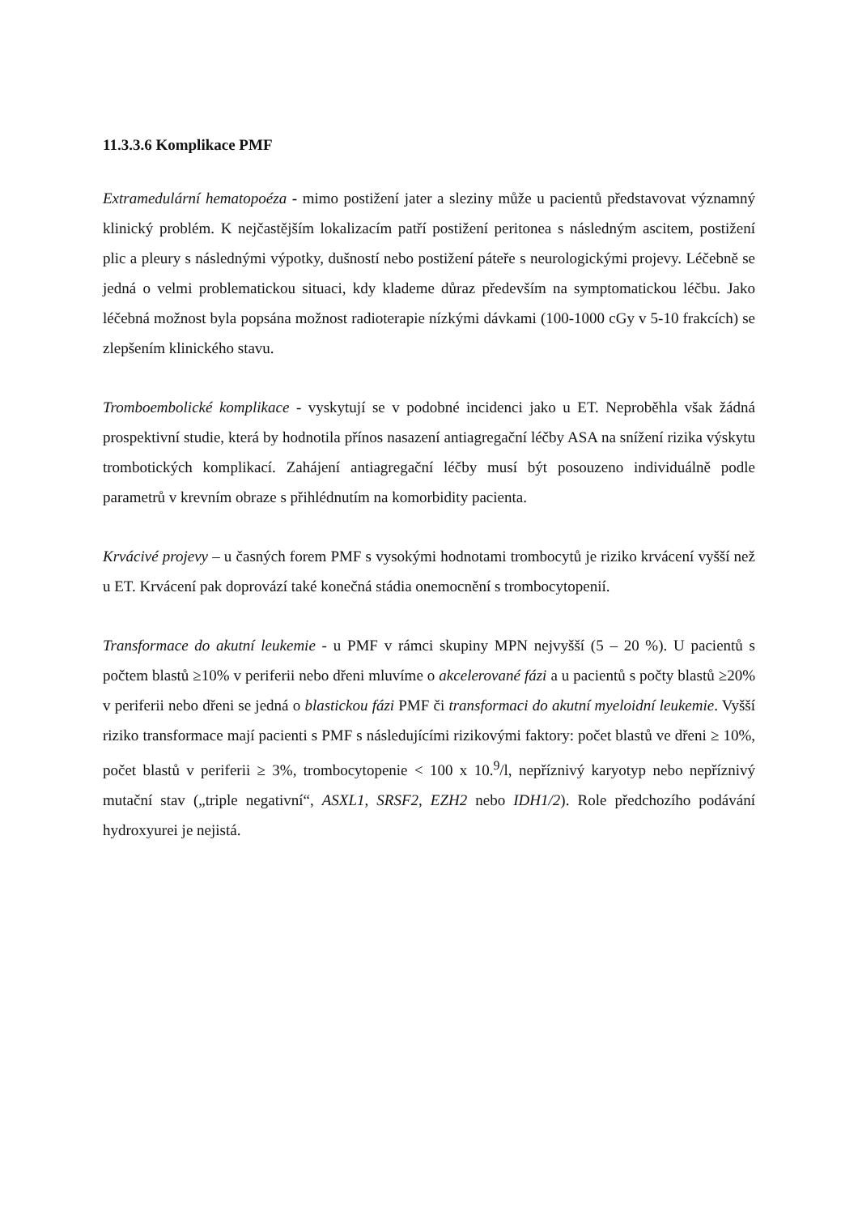11.3.3.6 Komplikace PMF
Extramedulární hematopoéza - mimo postižení jater a sleziny může u pacientů představovat významný klinický problém. K nejčastějším lokalizacím patří postižení peritonea s následným ascitem, postižení plic a pleury s následnými výpotky, dušností nebo postižení páteře s neurologickými projevy. Léčebně se jedná o velmi problematickou situaci, kdy klademe důraz především na symptomatickou léčbu. Jako léčebná možnost byla popsána možnost radioterapie nízkými dávkami (100-1000 cGy v 5-10 frakcích) se zlepšením klinického stavu.
Tromboembolické komplikace - vyskytují se v podobné incidenci jako u ET. Neproběhla však žádná prospektivní studie, která by hodnotila přínos nasazení antiagregační léčby ASA na snížení rizika výskytu trombotických komplikací. Zahájení antiagregační léčby musí být posouzeno individuálně podle parametrů v krevním obraze s přihlédnutím na komorbidity pacienta.
Krvácivé projevy – u časných forem PMF s vysokými hodnotami trombocytů je riziko krvácení vyšší než u ET. Krvácení pak doprovází také konečná stádia onemocnění s trombocytopenií.
Transformace do akutní leukemie - u PMF v rámci skupiny MPN nejvyšší (5 – 20 %). U pacientů s počtem blastů ≥10% v periferii nebo dřeni mluvíme o akcelerované fázi a u pacientů s počty blastů ≥20% v periferii nebo dřeni se jedná o blastickou fázi PMF či transformaci do akutní myeloidní leukemie. Vyšší riziko transformace mají pacienti s PMF s následujícími rizikovými faktory: počet blastů ve dřeni ≥ 10%, počet blastů v periferii ≥ 3%, trombocytopenie < 100 x 10.<sup>9</sup>/l, nepříznivý karyotyp nebo nepříznivý mutační stav („triple negativní“, ASXL1, SRSF2, EZH2 nebo IDH1/2). Role předchozího podávání hydroxyurei je nejistá.